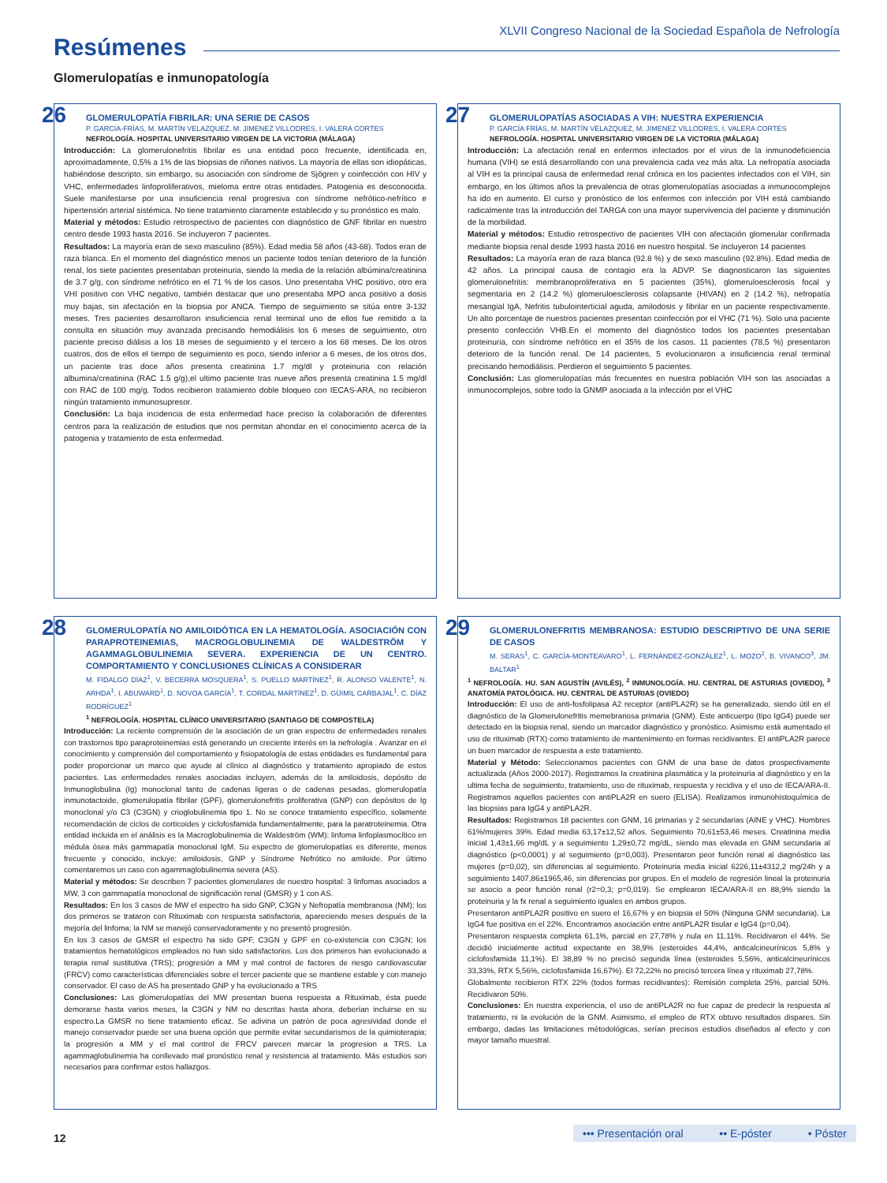XLVII Congreso Nacional de la Sociedad Española de Nefrología
Resúmenes
Glomerulopatías e inmunopatología
26
GLOMERULOPATÍA FIBRILAR: UNA SERIE DE CASOS
P. GARCÍA-FRÍAS, M. MARTÍN VELAZQUEZ, M. JIMENEZ VILLODRES, I. VALERA CORTES
NEFROLOGÍA. HOSPITAL UNIVERSITARIO VIRGEN DE LA VICTORIA (MÁLAGA)
Introducción: La glomerulonefritis fibrilar es una entidad poco frecuente, identificada en, aproximadamente, 0,5% a 1% de las biopsias de riñones nativos. La mayoría de ellas son idiopáticas, habiéndose descripto, sin embargo, su asociación con síndrome de Sjögren y coinfección con HIV y VHC, enfermedades linfoproliferativos, mieloma entre otras entidades. Patogenia es desconocida. Suele manifestarse por una insuficiencia renal progresiva con síndrome nefrótico-nefrítico e hipertensión arterial sistémica. No tiene tratamiento claramente establecido y su pronóstico es malo.
Material y métodos: Estudio retrospectivo de pacientes con diagnóstico de GNF fibrilar en nuestro centro desde 1993 hasta 2016. Se incluyeron 7 pacientes.
Resultados: La mayoría eran de sexo masculino (85%). Edad media 58 años (43-68). Todos eran de raza blanca. En el momento del diagnóstico menos un paciente todos tenían deterioro de la función renal, los siete pacientes presentaban proteinuria, siendo la media de la relación albúmina/creatinina de 3.7 g/g, con síndrome nefrótico en el 71 % de los casos. Uno presentaba VHC positivo, otro era VHI positivo con VHC negativo, también destacar que uno presentaba MPO anca positivo a dosis muy bajas, sin afectación en la biopsia por ANCA. Tiempo de seguimiento se sitúa entre 3-132 meses. Tres pacientes desarrollaron insuficiencia renal terminal uno de ellos fue remitido a la consulta en situación muy avanzada precisando hemodiálisis los 6 meses de seguimiento, otro paciente preciso diálisis a los 18 meses de seguimiento y el tercero a los 68 meses. De los otros cuatros, dos de ellos el tiempo de seguimiento es poco, siendo inferior a 6 meses, de los otros dos, un paciente tras doce años presenta creatinina 1.7 mg/dl y proteinuria con relación albumina/creatinina (RAC 1.5 g/g),el ultimo paciente tras nueve años presenta creatinina 1.5 mg/dl con RAC de 100 mg/g. Todos recibieron tratamiento doble bloqueo con IECAS-ARA, no recibieron ningún tratamiento inmunosupresor.
Conclusión: La baja incidencia de esta enfermedad hace preciso la colaboración de diferentes centros para la realización de estudios que nos permitan ahondar en el conocimiento acerca de la patogenia y tratamiento de esta enfermedad.
27
GLOMERULOPATÍAS ASOCIADAS A VIH: NUESTRA EXPERIENCIA
P. GARCÍA FRÍAS, M. MARTÍN VELAZQUEZ, M. JIMENEZ VILLODRES, I. VALERA CORTES
NEFROLOGÍA. HOSPITAL UNIVERSITARIO VIRGEN DE LA VICTORIA (MÁLAGA)
Introducción: La afectación renal en enfermos infectados por el virus de la inmunodeficiencia humana (VIH) se está desarrollando con una prevalencia cada vez más alta. La nefropatía asociada al VIH es la principal causa de enfermedad renal crónica en los pacientes infectados con el VIH, sin embargo, en los últimos años la prevalencia de otras glomerulopatías asociadas a inmunocomplejos ha ido en aumento. El curso y pronóstico de los enfermos con infección por VIH está cambiando radicalmente tras la introducción del TARGA con una mayor supervivencia del paciente y disminución de la morbilidad.
Material y métodos: Estudio retrospectivo de pacientes VIH con afectación glomerular confirmada mediante biopsia renal desde 1993 hasta 2016 en nuestro hospital. Se incluyeron 14 pacientes
Resultados: La mayoría eran de raza blanca (92.8 %) y de sexo masculino (92.8%). Edad media de 42 años. La principal causa de contagio era la ADVP. Se diagnosticaron las siguientes glomerulonefritis: membranoproliferativa en 5 pacientes (35%), glomeruloesclerosis focal y segmentaria en 2 (14.2 %) glomeruloesclerosis colapsante (HIVAN) en 2 (14.2 %), nefropatía mesangial IgA, Nefritis tubulointerticial aguda, amilodosis y fibrilar en un paciente respectivamente. Un alto porcentaje de nuestros pacientes presentan coinfección por el VHC (71 %). Solo una paciente presento confección VHB.En el momento del diagnóstico todos los pacientes presentaban proteinuria, con síndrome nefrótico en el 35% de los casos. 11 pacientes (78,5 %) presentaron deterioro de la función renal. De 14 pacientes, 5 evolucionaron a insuficiencia renal terminal precisando hemodiálisis. Perdieron el seguimiento 5 pacientes.
Conclusión: Las glomerulopatías más frecuentes en nuestra población VIH son las asociadas a inmunocomplejos, sobre todo la GNMP asociada a la infección por el VHC
28
GLOMERULOPATÍA NO AMILOIDÓTICA EN LA HEMATOLOGÍA. ASOCIACIÓN CON PARAPROTEINEMIAS, MACROGLOBULINEMIA DE WALDESTRÖM Y AGAMMAGLOBULINEMIA SEVERA. EXPERIENCIA DE UN CENTRO. COMPORTAMIENTO Y CONCLUSIONES CLÍNICAS A CONSIDERAR
M. FIDALGO DÍAZ<sup>1</sup>, V. BECERRA MOSQUERA<sup>1</sup>, S. PUELLO MARTÍNEZ<sup>1</sup>, R. ALONSO VALENTE<sup>1</sup>, N. ARHDA<sup>1</sup>, I. ABUWARD<sup>1</sup>, D. NOVOA GARCÍA<sup>1</sup>, T. CORDAL MARTÍNEZ<sup>1</sup>, D. GÜIMIL CARBAJAL<sup>1</sup>, C. DÍAZ RODRÍGUEZ<sup>1</sup>
<sup>1</sup> NEFROLOGÍA. HOSPITAL CLÍNICO UNIVERSITARIO (SANTIAGO DE COMPOSTELA)
Introducción: La reciente comprensión de la asociación de un gran espectro de enfermedades renales con trastornos tipo paraproteinemias está generando un creciente interés en la nefrología . Avanzar en el conocimiento y comprensión del comportamiento y fisiopatología de estas entidades es fundamental para poder proporcionar un marco que ayude al clínico al diagnóstico y tratamiento apropiado de estos pacientes. Las enfermedades renales asociadas incluyen, además de la amiloidosis, depósito de Inmunoglobulina (Ig) monoclonal tanto de cadenas ligeras o de cadenas pesadas, glomerulopatía inmunotactoide, glomerulopatía fibrilar (GPF), glomerulonefritis proliferativa (GNP) con depósitos de Ig monoclonal y/o C3 (C3GN) y crioglobulinemia tipo 1. No se conoce tratamiento específico, solamente recomendación de ciclos de corticoides y ciclofosfamida fundamentalmente, para la paratroteinemia. Otra entidad incluida en el análisis es la Macroglobulinemia de Waldeström (WM): linfoma linfoplasmocítico en médula ósea más gammapatía monoclonal IgM. Su espectro de glomerulopatías es diferente, menos frecuente y conocido, incluye: amiloidosis, GNP y Síndrome Nefrótico no amiloide. Por último comentaremos un caso con agammaglobulinemia severa (AS).
Material y métodos: Se describen 7 pacientes glomerulares de nuestro hospital: 3 linfomas asociados a MW, 3 con gammapatía monoclonal de significación renal (GMSR) y 1 con AS.
Resultados: En los 3 casos de MW el espectro ha sido GNP, C3GN y Nefropatía membranosa (NM); los dos primeros se trataron con Rituximab con respuesta satisfactoria, apareciendo meses después de la mejoría del linfoma; la NM se manejó conservadoramente y no presentó progresión.
En los 3 casos de GMSR el espectro ha sido GPF, C3GN y GPF en co-existencia con C3GN; los tratamientos hematológicos empleados no han sido satisfactorios. Los dos primeros han evolucionado a terapia renal sustitutiva (TRS); progresión a MM y mal control de factores de riesgo cardiovascular (FRCV) como características diferenciales sobre el tercer paciente que se mantiene estable y con manejo conservador. El caso de AS ha presentado GNP y ha evolucionado a TRS
Conclusiones: Las glomerulopatías del MW presentan buena respuesta a Rituximab, ésta puede demorarse hasta varios meses, la C3GN y NM no descritas hasta ahora, deberían incluirse en su espectro.La GMSR no tiene tratamiento eficaz. Se adivina un patrón de poca agresividad donde el manejo conservador puede ser una buena opción que permite evitar secundarismos de la quimioterapia; la progresión a MM y el mal control de FRCV parecen marcar la progresion a TRS. La agammaglobulinemia ha conllevado mal pronóstico renal y resistencia al tratamiento. Más estudios son necesarios para confirmar estos hallazgos.
29
GLOMERULONEFRITIS MEMBRANOSA: ESTUDIO DESCRIPTIVO DE UNA SERIE DE CASOS
M. SERAS<sup>1</sup>, C. GARCÍA-MONTEAVARO<sup>1</sup>, L. FERNÁNDEZ-GONZÁLEZ<sup>1</sup>, L. MOZO<sup>2</sup>, B. VIVANCO<sup>3</sup>, JM. BALTAR<sup>1</sup>
<sup>1</sup> NEFROLOGÍA. HU. SAN AGUSTÍN (AVILÉS), <sup>2</sup> INMUNOLOGÍA. HU. CENTRAL DE ASTURIAS (OVIEDO), <sup>3</sup> ANATOMÍA PATOLÓGICA. HU. CENTRAL DE ASTURIAS (OVIEDO)
Introducción: El uso de anti-fosfolipasa A2 receptor (antiPLA2R) se ha generalizado, siendo útil en el diagnóstico de la Glomerulonefritis memebranosa primaria (GNM). Este anticuerpo (tipo IgG4) puede ser detectado en la biopsia renal, siendo un marcador diagnóstico y pronóstico. Asimismo está aumentado el uso de rituximab (RTX) como tratamiento de mantenimiento en formas recidivantes. El antiPLA2R parece un buen marcador de respuesta a este tratamiento.
Material y Método: Seleccionamos pacientes con GNM de una base de datos prospectivamente actualizada (Años 2000-2017). Registramos la creatinina plasmática y la proteinuria al diagnóstico y en la ultima fecha de seguimiento, tratamiento, uso de rituximab, respuesta y recidiva y el uso de IECA/ARA-II. Registramos aquellos pacientes con antiPLA2R en suero (ELISA). Realizamos inmunohistoquímica de las biopsias para IgG4 y antiPLA2R.
Resultados: Registramos 18 pacientes con GNM, 16 primarias y 2 secundarias (AINE y VHC). Hombres 61%/mujeres 39%. Edad media 63,17±12,52 años. Seguimiento 70,61±53,46 meses. Creatinina media inicial 1,43±1,66 mg/dL y a seguimiento 1,29±0,72 mg/dL, siendo mas elevada en GNM secundaria al diagnóstico (p<0,0001) y al seguimiento (p=0,003). Presentaron peor función renal al diagnóstico las mujeres (p=0,02), sin diferencias al seguimiento. Proteinuria media inicial 6226,11±4312,2 mg/24h y a seguimiento 1407,86±1965,46, sin diferencias por grupos. En el modelo de regresión lineal la proteinuria se asocio a peor función renal (r2=0,3; p=0,019). Se emplearon IECA/ARA-II en 88,9% siendo la proteinuria y la fx renal a seguimiento iguales en ambos grupos.
Presentaron antiPLA2R positivo en suero el 16,67% y en biopsia el 50% (Ninguna GNM secundaria). La IgG4 fue positiva en el 22%. Encontramos asociación entre antiPLA2R tisular e IgG4 (p=0,04).
Presentaron respuesta completa 61,1%, parcial en 27,78% y nula en 11,11%. Recidivaron el 44%. Se decidió inicialmente actitud expectante en 38,9% (esteroides 44,4%, anticalcineurínicos 5,8% y ciclofosfamida 11,1%). El 38,89 % no precisó segunda línea (esteroides 5,56%, anticalcineurínicos 33,33%, RTX 5,56%, ciclofosfamida 16,67%). El 72,22% no precisó tercera línea y rituximab 27,78%.
Globalmente recibieron RTX 22% (todos formas recidivantes): Remisión completa 25%, parcial 50%. Recidivaron 50%.
Conclusiones: En nuestra experiencia, el uso de antiPLA2R no fue capaz de predecir la respuesta al tratamiento, ni la evolución de la GNM. Asimismo, el empleo de RTX obtuvo resultados dispares. Sin embargo, dadas las limitaciones métodológicas, serían precisos estudios diseñados al efecto y con mayor tamaño muestral.
12
••• Presentación oral •• E-póster • Póster